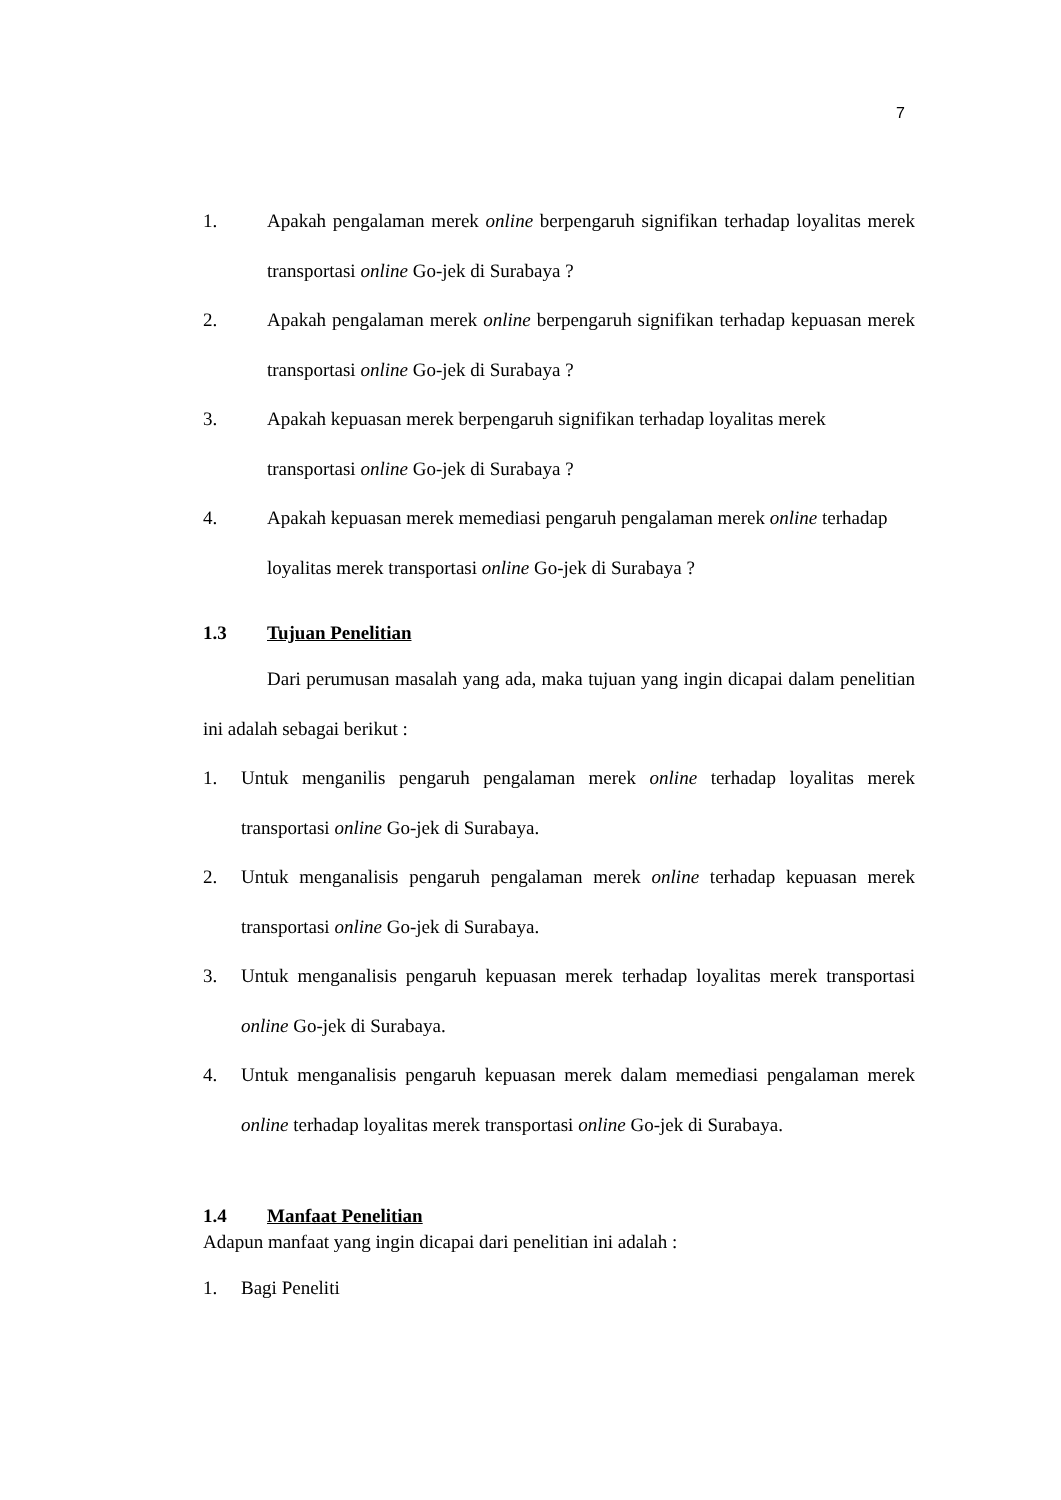7
1. Apakah pengalaman merek online berpengaruh signifikan terhadap loyalitas merek transportasi online Go-jek di Surabaya ?
2. Apakah pengalaman merek online berpengaruh signifikan terhadap kepuasan merek transportasi online Go-jek di Surabaya ?
3. Apakah kepuasan merek berpengaruh signifikan terhadap loyalitas merek transportasi online Go-jek di Surabaya ?
4. Apakah kepuasan merek memediasi pengaruh pengalaman merek online terhadap loyalitas merek transportasi online Go-jek di Surabaya ?
1.3 Tujuan Penelitian
Dari perumusan masalah yang ada, maka tujuan yang ingin dicapai dalam penelitian ini adalah sebagai berikut :
1. Untuk menganilis pengaruh pengalaman merek online terhadap loyalitas merek transportasi online Go-jek di Surabaya.
2. Untuk menganalisis pengaruh pengalaman merek online terhadap kepuasan merek transportasi online Go-jek di Surabaya.
3. Untuk menganalisis pengaruh kepuasan merek terhadap loyalitas merek transportasi online Go-jek di Surabaya.
4. Untuk menganalisis pengaruh kepuasan merek dalam memediasi pengalaman merek online terhadap loyalitas merek transportasi online Go-jek di Surabaya.
1.4 Manfaat Penelitian
Adapun manfaat yang ingin dicapai dari penelitian ini adalah :
1. Bagi Peneliti